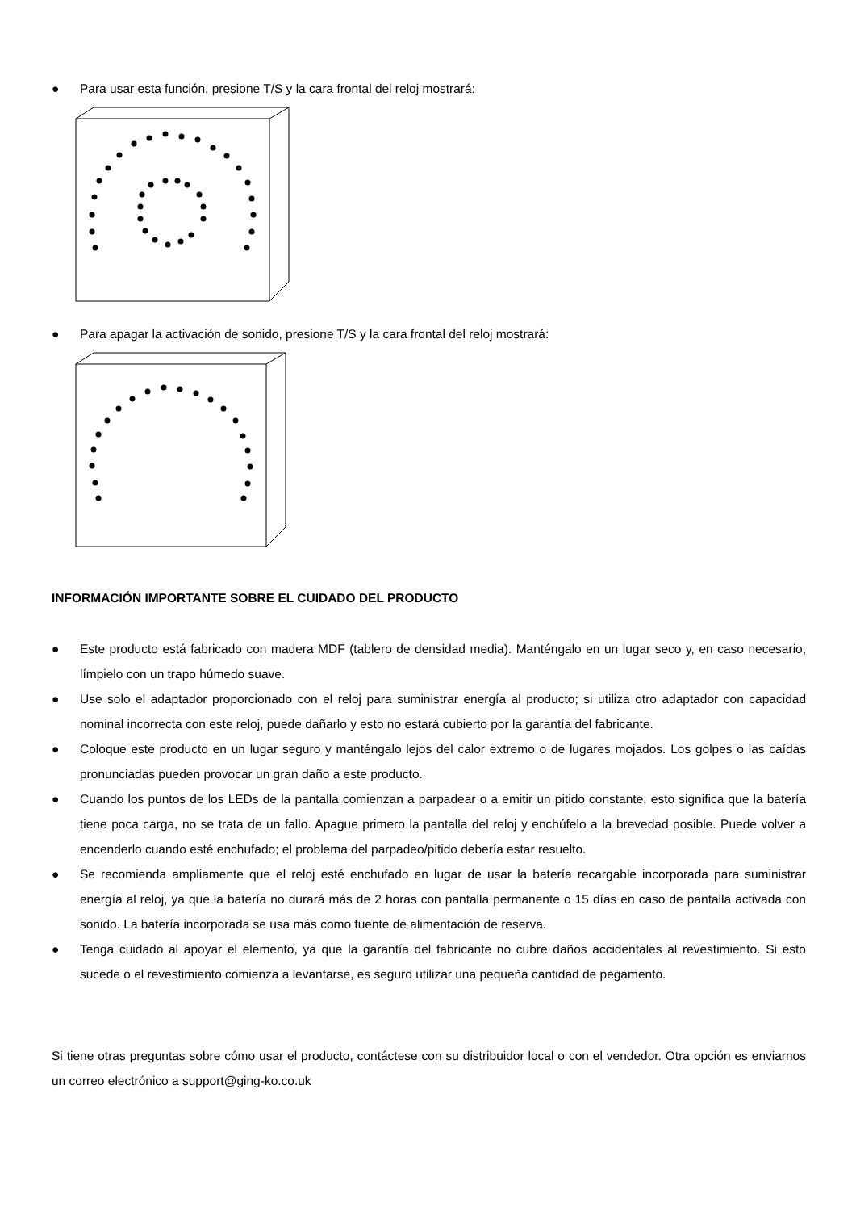● Para usar esta función, presione T/S y la cara frontal del reloj mostrará:
● Para apagar la activación de sonido, presione T/S y la cara frontal del reloj mostrará:
INFORMACIÓN IMPORTANTE SOBRE EL CUIDADO DEL PRODUCTO
● Este producto está fabricado con madera MDF (tablero de densidad media). Manténgalo en un lugar seco y, en caso necesario, límpielo con un trapo húmedo suave.
● Use solo el adaptador proporcionado con el reloj para suministrar energía al producto; si utiliza otro adaptador con capacidad nominal incorrecta con este reloj, puede dañarlo y esto no estará cubierto por la garantía del fabricante.
● Coloque este producto en un lugar seguro y manténgalo lejos del calor extremo o de lugares mojados. Los golpes o las caídas pronunciadas pueden provocar un gran daño a este producto.
● Cuando los puntos de los LEDs de la pantalla comienzan a parpadear o a emitir un pitido constante, esto significa que la batería tiene poca carga, no se trata de un fallo. Apague primero la pantalla del reloj y enchúfelo a la brevedad posible. Puede volver a encenderlo cuando esté enchufado; el problema del parpadeo/pitido debería estar resuelto.
● Se recomienda ampliamente que el reloj esté enchufado en lugar de usar la batería recargable incorporada para suministrar energía al reloj, ya que la batería no durará más de 2 horas con pantalla permanente o 15 días en caso de pantalla activada con sonido. La batería incorporada se usa más como fuente de alimentación de reserva.
● Tenga cuidado al apoyar el elemento, ya que la garantía del fabricante no cubre daños accidentales al revestimiento. Si esto sucede o el revestimiento comienza a levantarse, es seguro utilizar una pequeña cantidad de pegamento.
Si tiene otras preguntas sobre cómo usar el producto, contáctese con su distribuidor local o con el vendedor. Otra opción es enviarnos un correo electrónico a support@ging-ko.co.uk